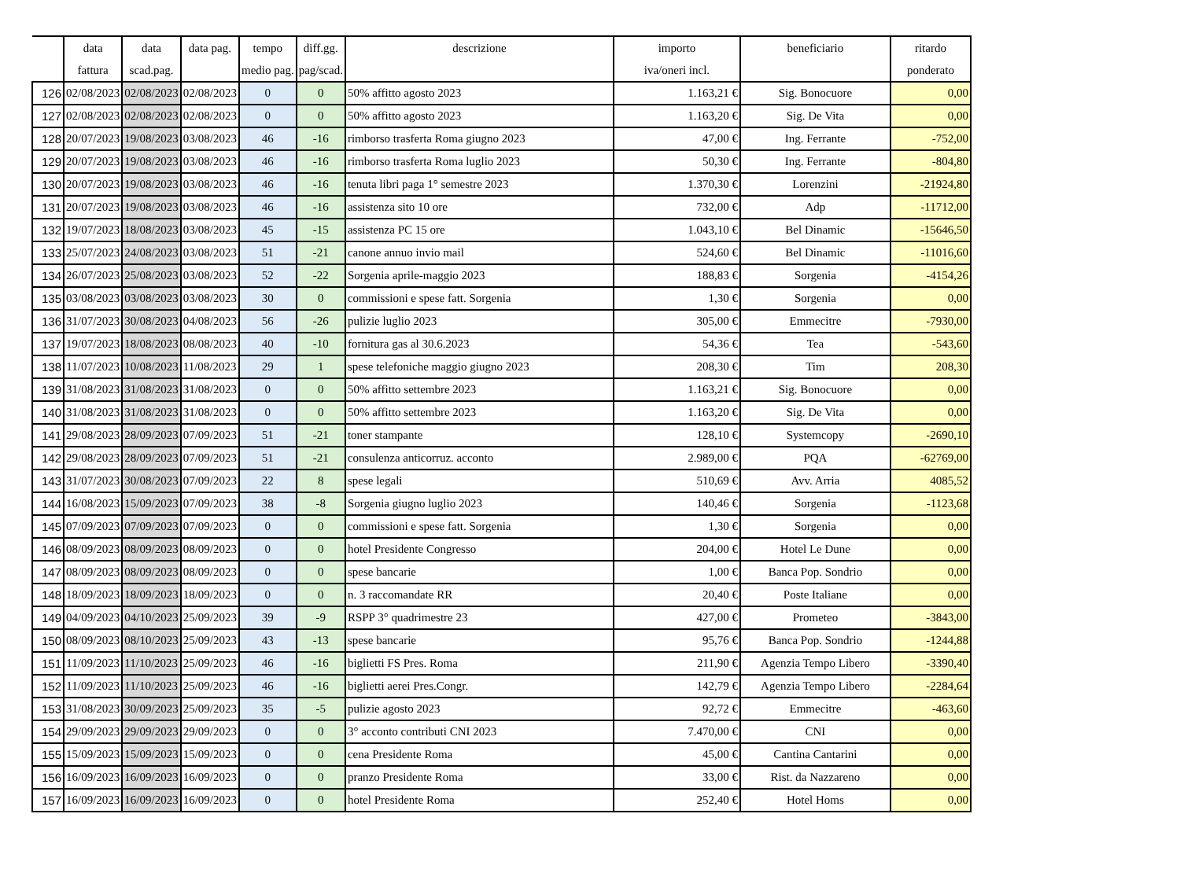| | data | data | data pag. | tempo | diff.gg. | descrizione | importo | beneficiario | ritardo |
| --- | --- | --- | --- | --- | --- | --- | --- | --- | --- |
| | fattura | scad.pag. | | medio pag. | pag/scad. | | iva/oneri incl. | | ponderato |
| 126 | 02/08/2023 | 02/08/2023 | 02/08/2023 | 0 | 0 | 50% affitto agosto 2023 | 1.163,21 € | Sig. Bonocuore | 0,00 |
| 127 | 02/08/2023 | 02/08/2023 | 02/08/2023 | 0 | 0 | 50% affitto agosto 2023 | 1.163,20 € | Sig. De Vita | 0,00 |
| 128 | 20/07/2023 | 19/08/2023 | 03/08/2023 | 46 | -16 | rimborso trasferta Roma giugno 2023 | 47,00 € | Ing. Ferrante | -752,00 |
| 129 | 20/07/2023 | 19/08/2023 | 03/08/2023 | 46 | -16 | rimborso trasferta Roma luglio 2023 | 50,30 € | Ing. Ferrante | -804,80 |
| 130 | 20/07/2023 | 19/08/2023 | 03/08/2023 | 46 | -16 | tenuta libri paga 1° semestre 2023 | 1.370,30 € | Lorenzini | -21924,80 |
| 131 | 20/07/2023 | 19/08/2023 | 03/08/2023 | 46 | -16 | assistenza sito 10 ore | 732,00 € | Adp | -11712,00 |
| 132 | 19/07/2023 | 18/08/2023 | 03/08/2023 | 45 | -15 | assistenza PC 15 ore | 1.043,10 € | Bel Dinamic | -15646,50 |
| 133 | 25/07/2023 | 24/08/2023 | 03/08/2023 | 51 | -21 | canone annuo invio mail | 524,60 € | Bel Dinamic | -11016,60 |
| 134 | 26/07/2023 | 25/08/2023 | 03/08/2023 | 52 | -22 | Sorgenia aprile-maggio 2023 | 188,83 € | Sorgenia | -4154,26 |
| 135 | 03/08/2023 | 03/08/2023 | 03/08/2023 | 30 | 0 | commissioni e spese fatt. Sorgenia | 1,30 € | Sorgenia | 0,00 |
| 136 | 31/07/2023 | 30/08/2023 | 04/08/2023 | 56 | -26 | pulizie luglio 2023 | 305,00 € | Emmecitre | -7930,00 |
| 137 | 19/07/2023 | 18/08/2023 | 08/08/2023 | 40 | -10 | fornitura gas al 30.6.2023 | 54,36 € | Tea | -543,60 |
| 138 | 11/07/2023 | 10/08/2023 | 11/08/2023 | 29 | 1 | spese telefoniche maggio giugno 2023 | 208,30 € | Tim | 208,30 |
| 139 | 31/08/2023 | 31/08/2023 | 31/08/2023 | 0 | 0 | 50% affitto settembre 2023 | 1.163,21 € | Sig. Bonocuore | 0,00 |
| 140 | 31/08/2023 | 31/08/2023 | 31/08/2023 | 0 | 0 | 50% affitto settembre 2023 | 1.163,20 € | Sig. De Vita | 0,00 |
| 141 | 29/08/2023 | 28/09/2023 | 07/09/2023 | 51 | -21 | toner stampante | 128,10 € | Systemcopy | -2690,10 |
| 142 | 29/08/2023 | 28/09/2023 | 07/09/2023 | 51 | -21 | consulenza anticorruz. acconto | 2.989,00 € | PQA | -62769,00 |
| 143 | 31/07/2023 | 30/08/2023 | 07/09/2023 | 22 | 8 | spese legali | 510,69 € | Avv. Arria | 4085,52 |
| 144 | 16/08/2023 | 15/09/2023 | 07/09/2023 | 38 | -8 | Sorgenia giugno luglio 2023 | 140,46 € | Sorgenia | -1123,68 |
| 145 | 07/09/2023 | 07/09/2023 | 07/09/2023 | 0 | 0 | commissioni e spese fatt. Sorgenia | 1,30 € | Sorgenia | 0,00 |
| 146 | 08/09/2023 | 08/09/2023 | 08/09/2023 | 0 | 0 | hotel Presidente Congresso | 204,00 € | Hotel Le Dune | 0,00 |
| 147 | 08/09/2023 | 08/09/2023 | 08/09/2023 | 0 | 0 | spese bancarie | 1,00 € | Banca Pop. Sondrio | 0,00 |
| 148 | 18/09/2023 | 18/09/2023 | 18/09/2023 | 0 | 0 | n. 3 raccomandate RR | 20,40 € | Poste Italiane | 0,00 |
| 149 | 04/09/2023 | 04/10/2023 | 25/09/2023 | 39 | -9 | RSPP 3° quadrimestre 23 | 427,00 € | Prometeo | -3843,00 |
| 150 | 08/09/2023 | 08/10/2023 | 25/09/2023 | 43 | -13 | spese bancarie | 95,76 € | Banca Pop. Sondrio | -1244,88 |
| 151 | 11/09/2023 | 11/10/2023 | 25/09/2023 | 46 | -16 | biglietti FS Pres. Roma | 211,90 € | Agenzia Tempo Libero | -3390,40 |
| 152 | 11/09/2023 | 11/10/2023 | 25/09/2023 | 46 | -16 | biglietti aerei Pres.Congr. | 142,79 € | Agenzia Tempo Libero | -2284,64 |
| 153 | 31/08/2023 | 30/09/2023 | 25/09/2023 | 35 | -5 | pulizie agosto 2023 | 92,72 € | Emmecitre | -463,60 |
| 154 | 29/09/2023 | 29/09/2023 | 29/09/2023 | 0 | 0 | 3° acconto contributi CNI 2023 | 7.470,00 € | CNI | 0,00 |
| 155 | 15/09/2023 | 15/09/2023 | 15/09/2023 | 0 | 0 | cena Presidente Roma | 45,00 € | Cantina Cantarini | 0,00 |
| 156 | 16/09/2023 | 16/09/2023 | 16/09/2023 | 0 | 0 | pranzo Presidente Roma | 33,00 € | Rist. da Nazzareno | 0,00 |
| 157 | 16/09/2023 | 16/09/2023 | 16/09/2023 | 0 | 0 | hotel Presidente Roma | 252,40 € | Hotel Homs | 0,00 |